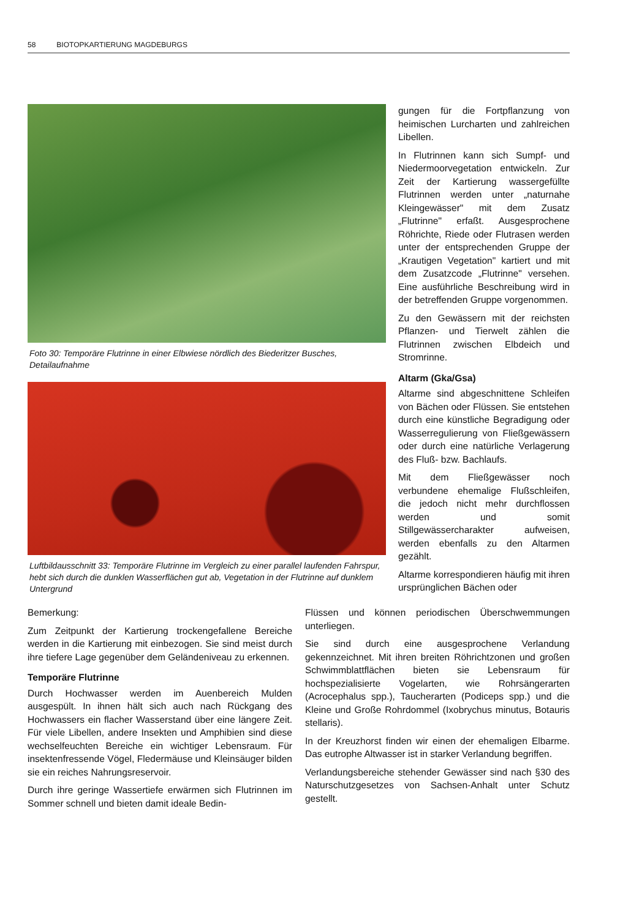58 BIOTOPKARTIERUNG MAGDEBURGS
Foto 30: Temporäre Flutrinne in einer Elbwiese nördlich des Biederitzer Busches, Detailaufnahme
Luftbildausschnitt 33: Temporäre Flutrinne im Vergleich zu einer parallel laufenden Fahrspur, hebt sich durch die dunklen Wasserflächen gut ab, Vegetation in der Flutrinne auf dunklem Untergrund
gungen für die Fortpflanzung von heimischen Lurcharten und zahlreichen Libellen.
In Flutrinnen kann sich Sumpf- und Niedermoorvegetation entwickeln. Zur Zeit der Kartierung wassergefüllte Flutrinnen werden unter „naturnahe Kleingewässer" mit dem Zusatz „Flutrinne" erfaßt. Ausgesprochene Röhrichte, Riede oder Flutrasen werden unter der entsprechenden Gruppe der „Krautigen Vegetation" kartiert und mit dem Zusatzcode „Flutrinne" versehen. Eine ausführliche Beschreibung wird in der betreffenden Gruppe vorgenommen.
Zu den Gewässern mit der reichsten Pflanzen- und Tierwelt zählen die Flutrinnen zwischen Elbdeich und Stromrinne.
Altarm (Gka/Gsa)
Altarme sind abgeschnittene Schleifen von Bächen oder Flüssen. Sie entstehen durch eine künstliche Begradigung oder Wasserregulierung von Fließgewässern oder durch eine natürliche Verlagerung des Fluß- bzw. Bachlaufs.
Mit dem Fließgewässer noch verbundene ehemalige Flußschleifen, die jedoch nicht mehr durchflossen werden und somit Stillgewässercharakter aufweisen, werden ebenfalls zu den Altarmen gezählt.
Altarme korrespondieren häufig mit ihren ursprünglichen Bächen oder
Bemerkung:
Zum Zeitpunkt der Kartierung trockengefallene Bereiche werden in die Kartierung mit einbezogen. Sie sind meist durch ihre tiefere Lage gegenüber dem Geländeniveau zu erkennen.
Temporäre Flutrinne
Durch Hochwasser werden im Auenbereich Mulden ausgespült. In ihnen hält sich auch nach Rückgang des Hochwassers ein flacher Wasserstand über eine längere Zeit. Für viele Libellen, andere Insekten und Amphibien sind diese wechselfeuchten Bereiche ein wichtiger Lebensraum. Für insektenfressende Vögel, Fledermäuse und Kleinsäuger bilden sie ein reiches Nahrungsreservoir.
Durch ihre geringe Wassertiefe erwärmen sich Flutrinnen im Sommer schnell und bieten damit ideale Bedin-
Flüssen und können periodischen Überschwemmungen unterliegen.
Sie sind durch eine ausgesprochene Verlandung gekennzeichnet. Mit ihren breiten Röhrichtzonen und großen Schwimmblattflächen bieten sie Lebensraum für hochspezialisierte Vogelarten, wie Rohrsängerarten (Acrocephalus spp.), Taucherarten (Podiceps spp.) und die Kleine und Große Rohrdommel (Ixobrychus minutus, Botauris stellaris).
In der Kreuzhorst finden wir einen der ehemaligen Elbarme. Das eutrophe Altwasser ist in starker Verlandung begriffen.
Verlandungsbereiche stehender Gewässer sind nach §30 des Naturschutzgesetzes von Sachsen-Anhalt unter Schutz gestellt.